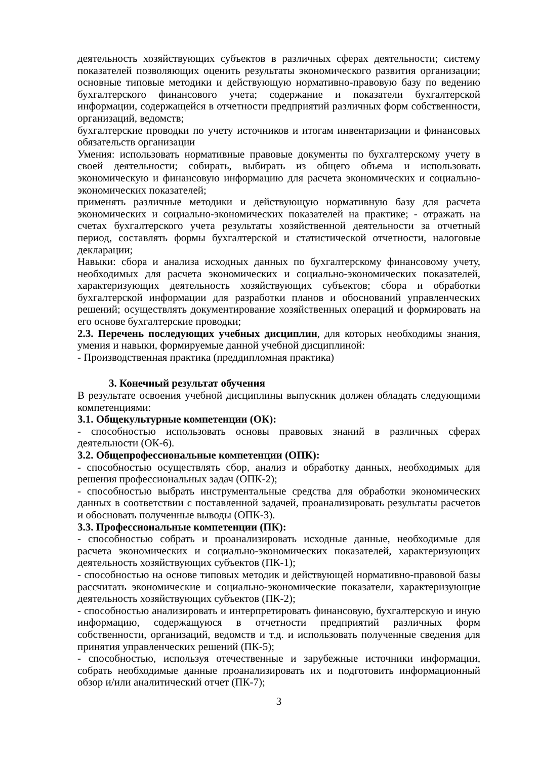деятельность хозяйствующих субъектов в различных сферах деятельности; систему показателей позволяющих оценить результаты экономического развития организации; основные типовые методики и действующую нормативно-правовую базу по ведению бухгалтерского финансового учета; содержание и показатели бухгалтерской информации, содержащейся в отчетности предприятий различных форм собственности, организаций, ведомств;
бухгалтерские проводки по учету источников и итогам инвентаризации и финансовых обязательств организации
Умения: использовать нормативные правовые документы по бухгалтерскому учету в своей деятельности; собирать, выбирать из общего объема и использовать экономическую и финансовую информацию для расчета экономических и социально-экономических показателей;
применять различные методики и действующую нормативную базу для расчета экономических и социально-экономических показателей на практике; - отражать на счетах бухгалтерского учета результаты хозяйственной деятельности за отчетный период, составлять формы бухгалтерской и статистической отчетности, налоговые декларации;
Навыки: сбора и анализа исходных данных по бухгалтерскому финансовому учету, необходимых для расчета экономических и социально-экономических показателей, характеризующих деятельность хозяйствующих субъектов; сбора и обработки бухгалтерской информации для разработки планов и обоснований управленческих решений; осуществлять документирование хозяйственных операций и формировать на его основе бухгалтерские проводки;
2.3. Перечень последующих учебных дисциплин, для которых необходимы знания, умения и навыки, формируемые данной учебной дисциплиной:
- Производственная практика (преддипломная практика)
3. Конечный результат обучения
В результате освоения учебной дисциплины выпускник должен обладать следующими компетенциями:
3.1. Общекультурные компетенции (ОК):
- способностью использовать основы правовых знаний в различных сферах деятельности (ОК-6).
3.2. Общепрофессиональные компетенции (ОПК):
- способностью осуществлять сбор, анализ и обработку данных, необходимых для решения профессиональных задач (ОПК-2);
- способностью выбрать инструментальные средства для обработки экономических данных в соответствии с поставленной задачей, проанализировать результаты расчетов и обосновать полученные выводы (ОПК-3).
3.3. Профессиональные компетенции (ПК):
- способностью собрать и проанализировать исходные данные, необходимые для расчета экономических и социально-экономических показателей, характеризующих деятельность хозяйствующих субъектов (ПК-1);
- способностью на основе типовых методик и действующей нормативно-правовой базы рассчитать экономические и социально-экономические показатели, характеризующие деятельность хозяйствующих субъектов (ПК-2);
- способностью анализировать и интерпретировать финансовую, бухгалтерскую и иную информацию, содержащуюся в отчетности предприятий различных форм собственности, организаций, ведомств и т.д. и использовать полученные сведения для принятия управленческих решений (ПК-5);
- способностью, используя отечественные и зарубежные источники информации, собрать необходимые данные проанализировать их и подготовить информационный обзор и/или аналитический отчет (ПК-7);
3